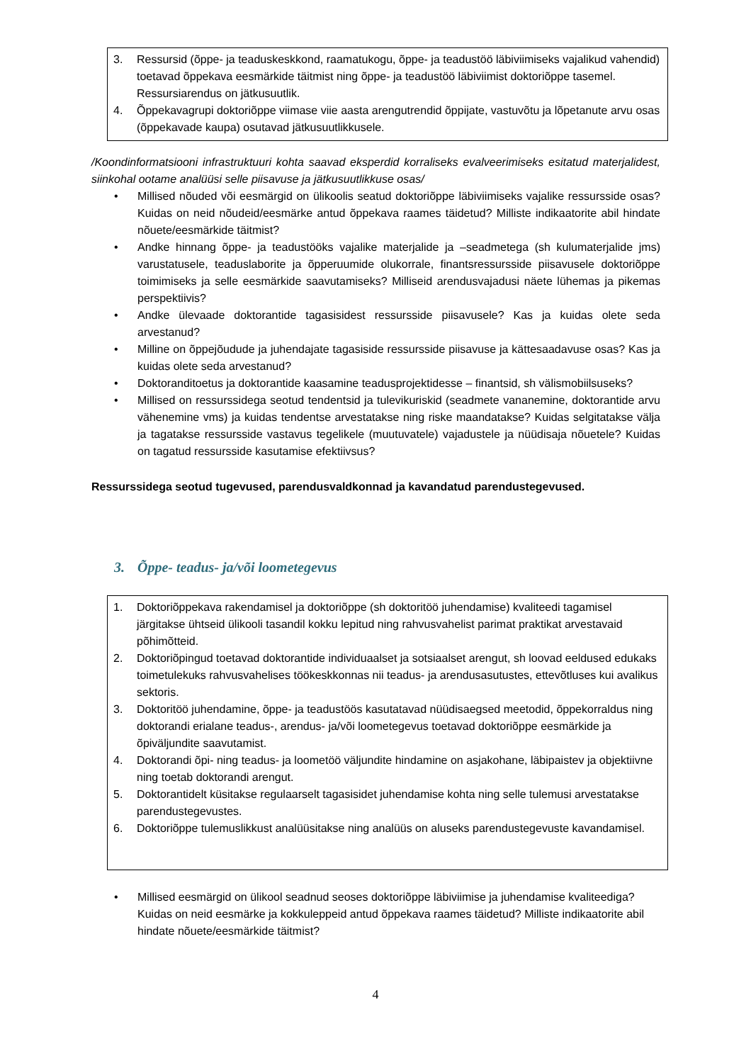3. Ressursid (õppe- ja teaduskeskkond, raamatukogu, õppe- ja teadustöö läbiviimiseks vajalikud vahendid) toetavad õppekava eesmärkide täitmist ning õppe- ja teadustöö läbiviimist doktoriõppe tasemel. Ressursiarendus on jätkusuutlik.
4. Õppekavagrupi doktoriõppe viimase viie aasta arengutrendid õppijate, vastuvõtu ja lõpetanute arvu osas (õppekavade kaupa) osutavad jätkusuutlikkusele.
/Koondinformatsiooni infrastruktuuri kohta saavad eksperdid korraliseks evalveerimiseks esitatud materjalidest, siinkohal ootame analüüsi selle piisavuse ja jätkusuutlikkuse osas/
• Millised nõuded või eesmärgid on ülikoolis seatud doktoriõppe läbiviimiseks vajalike ressursside osas? Kuidas on neid nõudeid/eesmärke antud õppekava raames täidetud? Milliste indikaatorite abil hindate nõuete/eesmärkide täitmist?
• Andke hinnang õppe- ja teadustööks vajalike materjalide ja –seadmetega (sh kulumaterjalide jms) varustatusele, teaduslaborite ja õpperuumide olukorrale, finantsressursside piisavusele doktoriõppe toimimiseks ja selle eesmärkide saavutamiseks? Milliseid arendusvajadusi näete lühemas ja pikemas perspektiivis?
• Andke ülevaade doktorantide tagasisidest ressursside piisavusele? Kas ja kuidas olete seda arvestanud?
• Milline on õppejõudude ja juhendajate tagasiside ressursside piisavuse ja kättesaadavuse osas? Kas ja kuidas olete seda arvestanud?
• Doktoranditoetus ja doktorantide kaasamine teadusprojektidesse – finantsid, sh välismobiilsuseks?
• Millised on ressurssidega seotud tendentsid ja tulevikuriskid (seadmete vananemine, doktorantide arvu vähenemine vms) ja kuidas tendentse arvestatakse ning riske maandatakse? Kuidas selgitatakse välja ja tagatakse ressursside vastavus tegelikele (muutuvatele) vajadustele ja nüüdisaja nõuetele? Kuidas on tagatud ressursside kasutamise efektiivsus?
Ressurssidega seotud tugevused, parendusvaldkonnad ja kavandatud parendustegevused.
3. Õppe- teadus- ja/või loometegevus
1. Doktoriõppekava rakendamisel ja doktoriõppe (sh doktoritöö juhendamise) kvaliteedi tagamisel järgitakse ühtseid ülikooli tasandil kokku lepitud ning rahvusvahelist parimat praktikat arvestavaid põhimõtteid.
2. Doktoriõpingud toetavad doktorantide individuaalset ja sotsiaalset arengut, sh loovad eeldused edukaks toimetulekuks rahvusvahelises töökeskkonnas nii teadus- ja arendusasutustes, ettevõtluses kui avalikus sektoris.
3. Doktoritöö juhendamine, õppe- ja teadustöös kasutatavad nüüdisaegsed meetodid, õppekorraldus ning doktorandi erialane teadus-, arendus- ja/või loometegevus toetavad doktoriõppe eesmärkide ja õpiväljundite saavutamist.
4. Doktorandi õpi- ning teadus- ja loometöö väljundite hindamine on asjakohane, läbipaistev ja objektiivne ning toetab doktorandi arengut.
5. Doktorantidelt küsitakse regulaarselt tagasisidet juhendamise kohta ning selle tulemusi arvestatakse parendustegevustes.
6. Doktoriõppe tulemuslikkust analüüsitakse ning analüüs on aluseks parendustegevuste kavandamisel.
• Millised eesmärgid on ülikool seadnud seoses doktoriõppe läbiviimise ja juhendamise kvaliteediga? Kuidas on neid eesmärke ja kokkuleppeid antud õppekava raames täidetud? Milliste indikaatorite abil hindate nõuete/eesmärkide täitmist?
4